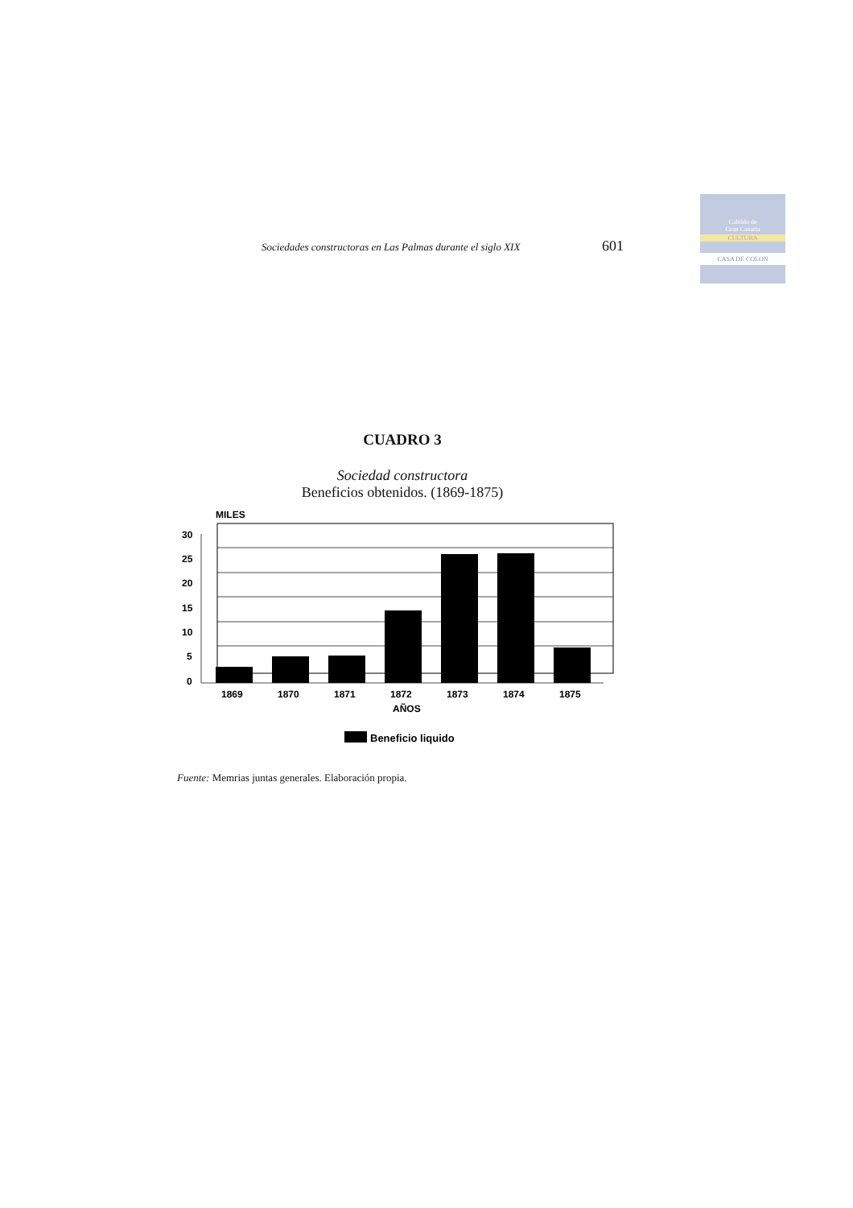Cabildo de
Gran Canaria
CULTURA
CASA DE COLON
Sociedades constructoras en Las Palmas durante el siglo XIX 601
CUADRO 3
Sociedad constructora
Beneficios obtenidos. (1869-1875)
MILES
30
25
20
15
10
5
0
1869
1870
1871
1872
1873
1874
1875
AÑOS
Beneficio liquido
Fuente: Memrias juntas generales. Elaboración propia.